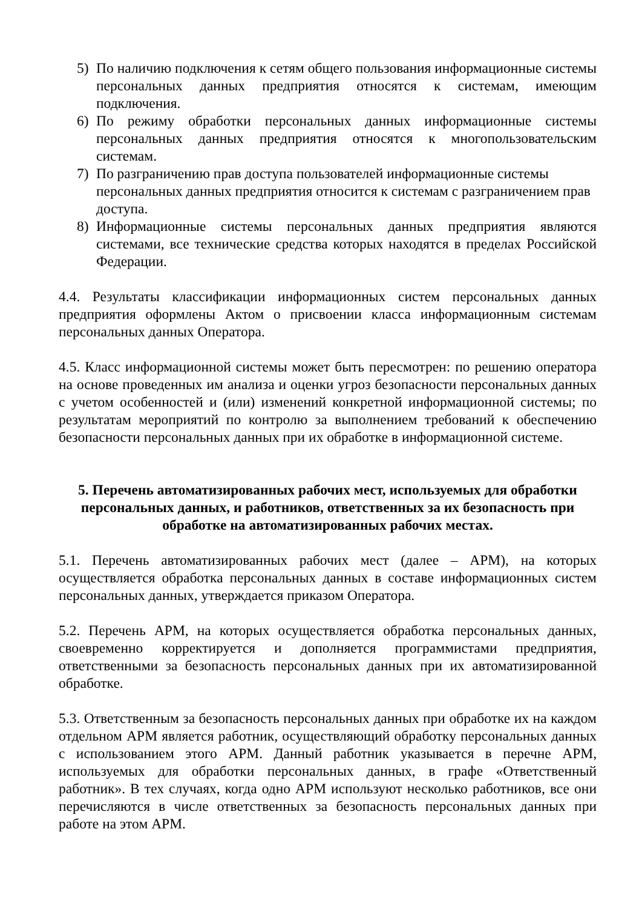5) По наличию подключения к сетям общего пользования информационные системы персональных данных предприятия относятся к системам, имеющим подключения.
6) По режиму обработки персональных данных информационные системы персональных данных предприятия относятся к многопользовательским системам.
7) По разграничению прав доступа пользователей информационные системы персональных данных предприятия относится к системам с разграничением прав доступа.
8) Информационные системы персональных данных предприятия являются системами, все технические средства которых находятся в пределах Российской Федерации.
4.4. Результаты классификации информационных систем персональных данных предприятия оформлены Актом о присвоении класса информационным системам персональных данных Оператора.
4.5. Класс информационной системы может быть пересмотрен: по решению оператора на основе проведенных им анализа и оценки угроз безопасности персональных данных с учетом особенностей и (или) изменений конкретной информационной системы; по результатам мероприятий по контролю за выполнением требований к обеспечению безопасности персональных данных при их обработке в информационной системе.
5. Перечень автоматизированных рабочих мест, используемых для обработки персональных данных, и работников, ответственных за их безопасность при обработке на автоматизированных рабочих местах.
5.1. Перечень автоматизированных рабочих мест (далее – АРМ), на которых осуществляется обработка персональных данных в составе информационных систем персональных данных, утверждается приказом Оператора.
5.2. Перечень АРМ, на которых осуществляется обработка персональных данных, своевременно корректируется и дополняется программистами предприятия, ответственными за безопасность персональных данных при их автоматизированной обработке.
5.3. Ответственным за безопасность персональных данных при обработке их на каждом отдельном АРМ является работник, осуществляющий обработку персональных данных с использованием этого АРМ. Данный работник указывается в перечне АРМ, используемых для обработки персональных данных, в графе «Ответственный работник». В тех случаях, когда одно АРМ используют несколько работников, все они перечисляются в числе ответственных за безопасность персональных данных при работе на этом АРМ.